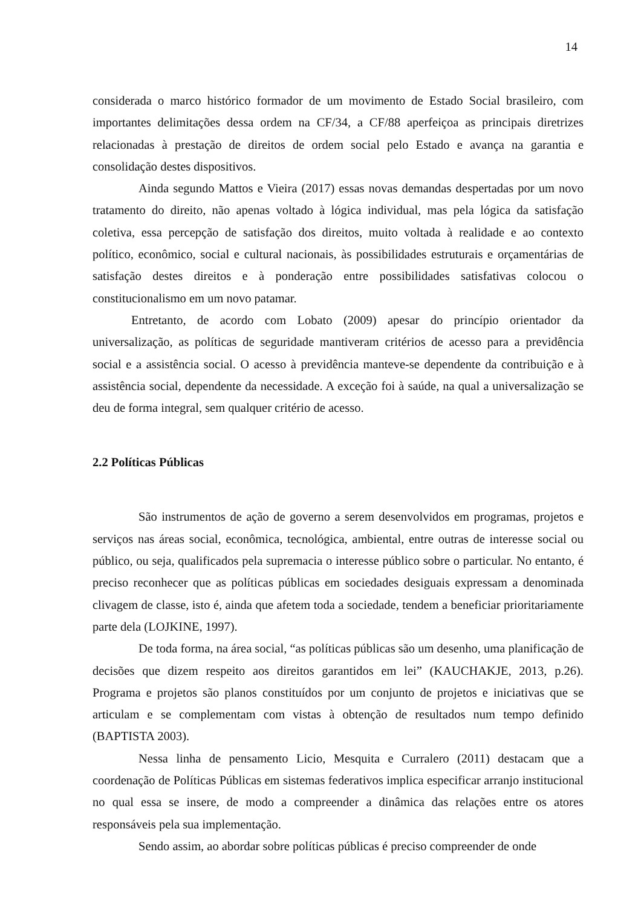14
considerada o marco histórico formador de um movimento de Estado Social brasileiro, com importantes delimitações dessa ordem na CF/34, a CF/88 aperfeiçoa as principais diretrizes relacionadas à prestação de direitos de ordem social pelo Estado e avança na garantia e consolidação destes dispositivos.
Ainda segundo Mattos e Vieira (2017) essas novas demandas despertadas por um novo tratamento do direito, não apenas voltado à lógica individual, mas pela lógica da satisfação coletiva, essa percepção de satisfação dos direitos, muito voltada à realidade e ao contexto político, econômico, social e cultural nacionais, às possibilidades estruturais e orçamentárias de satisfação destes direitos e à ponderação entre possibilidades satisfativas colocou o constitucionalismo em um novo patamar.
Entretanto, de acordo com Lobato (2009) apesar do princípio orientador da universalização, as políticas de seguridade mantiveram critérios de acesso para a previdência social e a assistência social. O acesso à previdência manteve-se dependente da contribuição e à assistência social, dependente da necessidade. A exceção foi à saúde, na qual a universalização se deu de forma integral, sem qualquer critério de acesso.
2.2 Políticas Públicas
São instrumentos de ação de governo a serem desenvolvidos em programas, projetos e serviços nas áreas social, econômica, tecnológica, ambiental, entre outras de interesse social ou público, ou seja, qualificados pela supremacia o interesse público sobre o particular. No entanto, é preciso reconhecer que as políticas públicas em sociedades desiguais expressam a denominada clivagem de classe, isto é, ainda que afetem toda a sociedade, tendem a beneficiar prioritariamente parte dela (LOJKINE, 1997).
De toda forma, na área social, “as políticas públicas são um desenho, uma planificação de decisões que dizem respeito aos direitos garantidos em lei” (KAUCHAKJE, 2013, p.26). Programa e projetos são planos constituídos por um conjunto de projetos e iniciativas que se articulam e se complementam com vistas à obtenção de resultados num tempo definido (BAPTISTA 2003).
Nessa linha de pensamento Licio, Mesquita e Curralero (2011) destacam que a coordenação de Políticas Públicas em sistemas federativos implica especificar arranjo institucional no qual essa se insere, de modo a compreender a dinâmica das relações entre os atores responsáveis pela sua implementação.
Sendo assim, ao abordar sobre políticas públicas é preciso compreender de onde